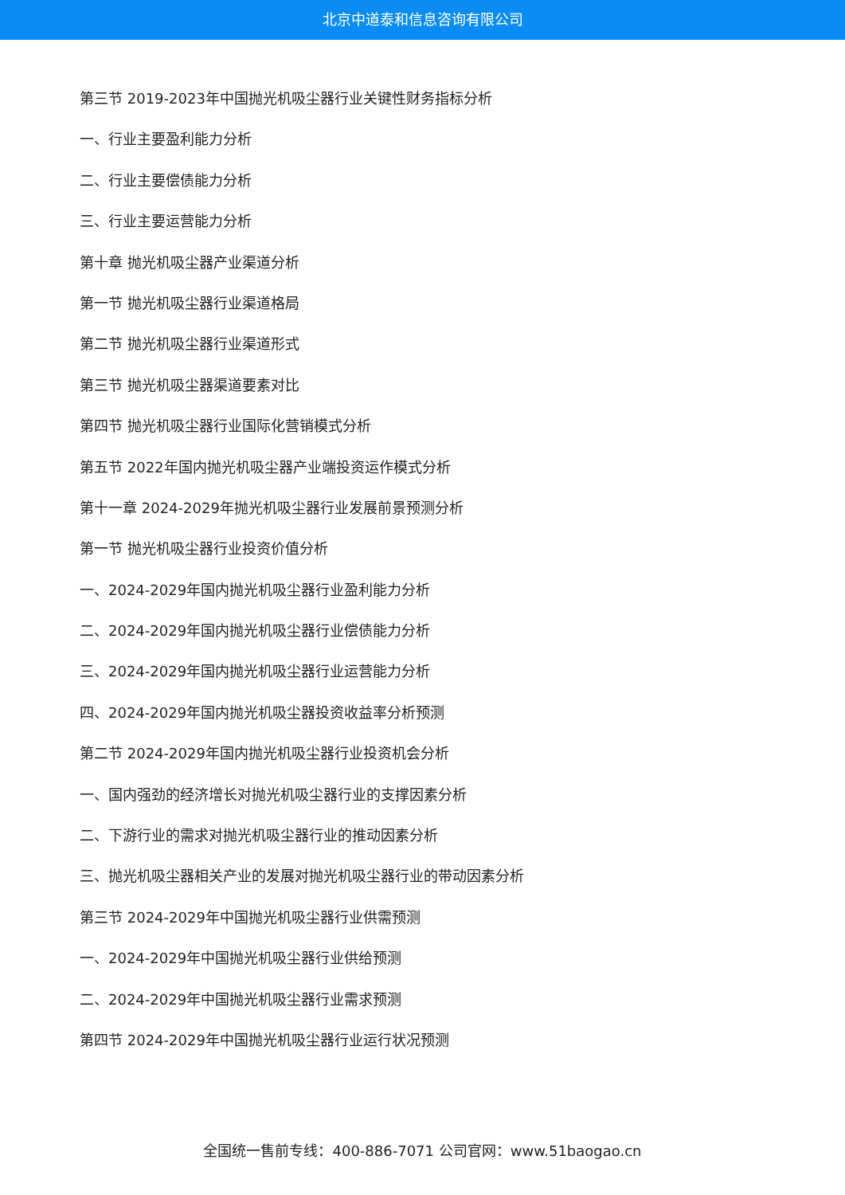北京中道泰和信息咨询有限公司
第三节 2019-2023年中国抛光机吸尘器行业关键性财务指标分析
一、行业主要盈利能力分析
二、行业主要偿债能力分析
三、行业主要运营能力分析
第十章 抛光机吸尘器产业渠道分析
第一节 抛光机吸尘器行业渠道格局
第二节 抛光机吸尘器行业渠道形式
第三节 抛光机吸尘器渠道要素对比
第四节 抛光机吸尘器行业国际化营销模式分析
第五节 2022年国内抛光机吸尘器产业端投资运作模式分析
第十一章 2024-2029年抛光机吸尘器行业发展前景预测分析
第一节 抛光机吸尘器行业投资价值分析
一、2024-2029年国内抛光机吸尘器行业盈利能力分析
二、2024-2029年国内抛光机吸尘器行业偿债能力分析
三、2024-2029年国内抛光机吸尘器行业运营能力分析
四、2024-2029年国内抛光机吸尘器投资收益率分析预测
第二节 2024-2029年国内抛光机吸尘器行业投资机会分析
一、国内强劲的经济增长对抛光机吸尘器行业的支撑因素分析
二、下游行业的需求对抛光机吸尘器行业的推动因素分析
三、抛光机吸尘器相关产业的发展对抛光机吸尘器行业的带动因素分析
第三节 2024-2029年中国抛光机吸尘器行业供需预测
一、2024-2029年中国抛光机吸尘器行业供给预测
二、2024-2029年中国抛光机吸尘器行业需求预测
第四节 2024-2029年中国抛光机吸尘器行业运行状况预测
全国统一售前专线：400-886-7071 公司官网：www.51baogao.cn